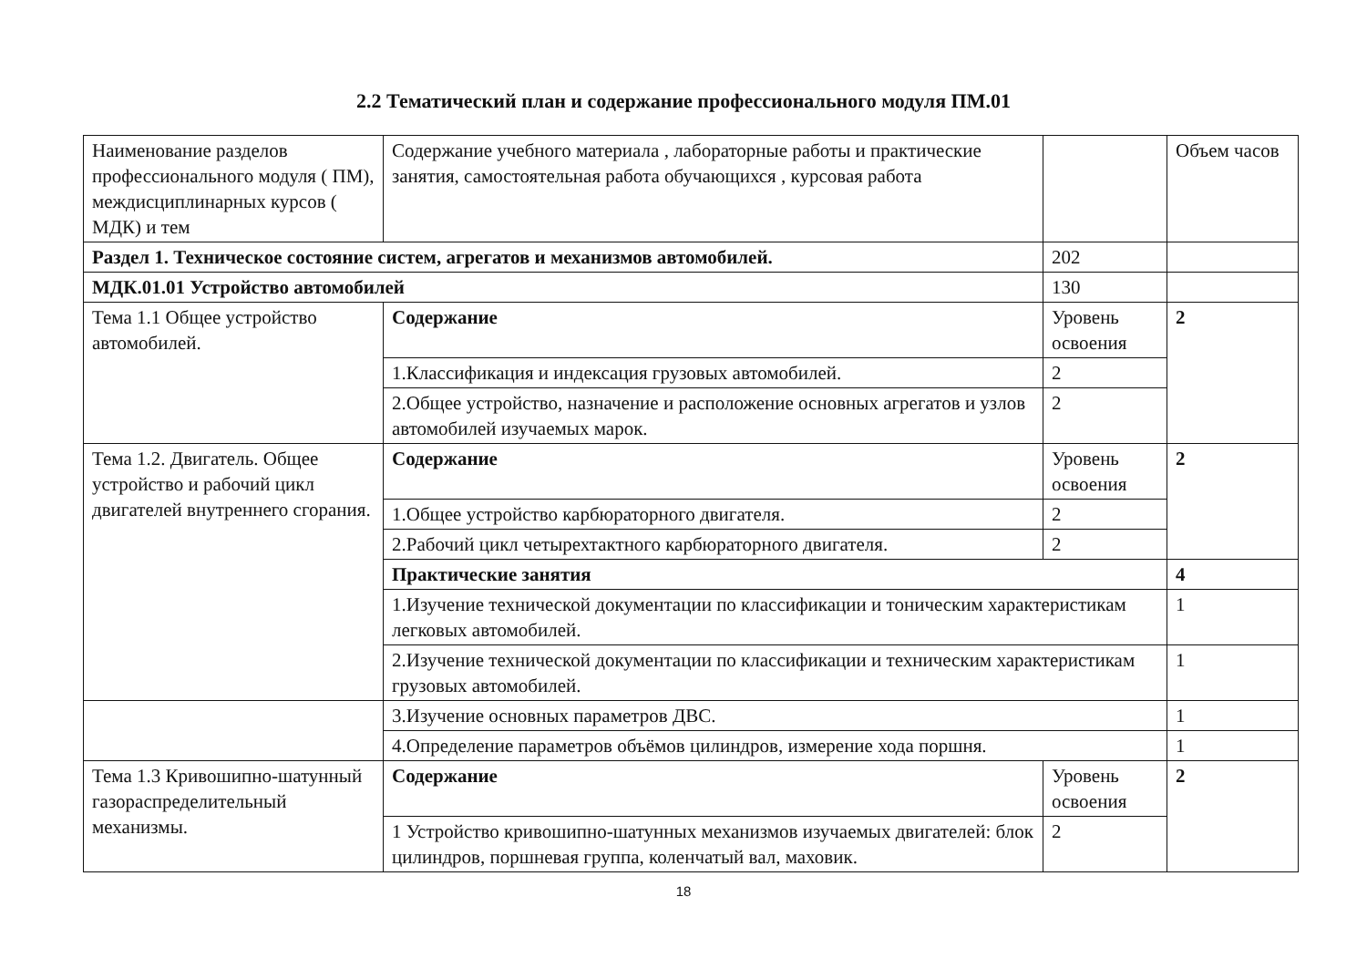2.2 Тематический план и содержание профессионального модуля ПМ.01
| Наименование разделов профессионального модуля ( ПМ), междисциплинарных курсов ( МДК) и тем | Содержание учебного материала , лабораторные работы и практические занятия, самостоятельная работа обучающихся , курсовая работа | | Объем часов |
| Раздел 1. Техническое состояние систем, агрегатов и механизмов автомобилей. | | 202 | |
| МДК.01.01 Устройство автомобилей | | 130 | |
| Тема 1.1 Общее устройство автомобилей. | Содержание | Уровень освоения | 2 |
| | 1.Классификация и индексация грузовых автомобилей. | 2 | |
| | 2.Общее устройство, назначение и расположение основных агрегатов и узлов автомобилей изучаемых марок. | 2 | |
| Тема 1.2. Двигатель. Общее устройство и рабочий цикл двигателей внутреннего сгорания. | Содержание | Уровень освоения | 2 |
| | 1.Общее устройство карбюраторного двигателя. | 2 | |
| | 2.Рабочий цикл четырехтактного карбюраторного двигателя. | 2 | |
| | Практические занятия | | 4 |
| | 1.Изучение технической документации по классификации и тоническим характеристикам легковых автомобилей. | | 1 |
| | 2.Изучение технической документации по классификации и техническим характеристикам грузовых автомобилей. | | 1 |
| | 3.Изучение основных параметров ДВС. | | 1 |
| | 4.Определение параметров объёмов цилиндров, измерение хода поршня. | | 1 |
| Тема 1.3 Кривошипно-шатунный газораспределительный механизмы. | Содержание | Уровень освоения | 2 |
| | 1 Устройство кривошипно-шатунных механизмов изучаемых двигателей: блок цилиндров, поршневая группа, коленчатый вал, маховик. | 2 | |
18